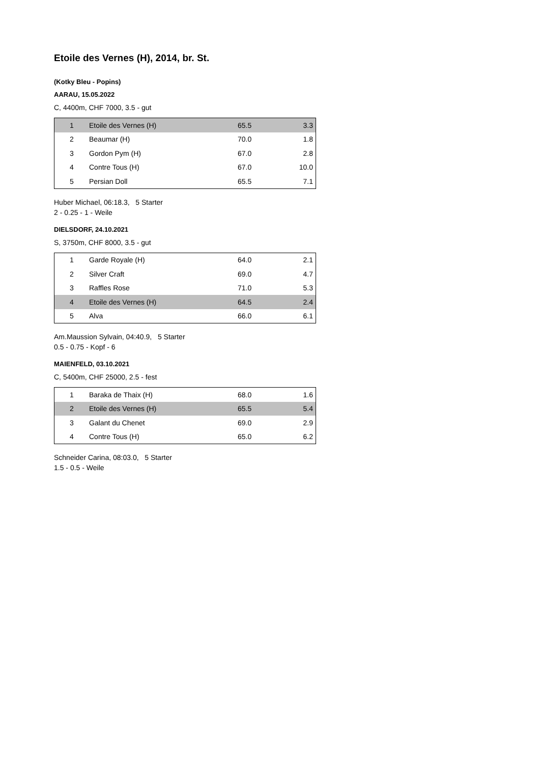Etoile des Vernes (H), 2014, br. St.
(Kotky Bleu - Popins)
AARAU, 15.05.2022
C, 4400m, CHF 7000, 3.5 - gut
| 1 | Etoile des Vernes (H) | 65.5 | 3.3 |
| 2 | Beaumar (H) | 70.0 | 1.8 |
| 3 | Gordon Pym (H) | 67.0 | 2.8 |
| 4 | Contre Tous (H) | 67.0 | 10.0 |
| 5 | Persian Doll | 65.5 | 7.1 |
Huber Michael, 06:18.3, 5 Starter
2 - 0.25 - 1 - Weile
DIELSDORF, 24.10.2021
S, 3750m, CHF 8000, 3.5 - gut
| 1 | Garde Royale (H) | 64.0 | 2.1 |
| 2 | Silver Craft | 69.0 | 4.7 |
| 3 | Raffles Rose | 71.0 | 5.3 |
| 4 | Etoile des Vernes (H) | 64.5 | 2.4 |
| 5 | Alva | 66.0 | 6.1 |
Am.Maussion Sylvain, 04:40.9, 5 Starter
0.5 - 0.75 - Kopf - 6
MAIENFELD, 03.10.2021
C, 5400m, CHF 25000, 2.5 - fest
| 1 | Baraka de Thaix (H) | 68.0 | 1.6 |
| 2 | Etoile des Vernes (H) | 65.5 | 5.4 |
| 3 | Galant du Chenet | 69.0 | 2.9 |
| 4 | Contre Tous (H) | 65.0 | 6.2 |
Schneider Carina, 08:03.0, 5 Starter
1.5 - 0.5 - Weile